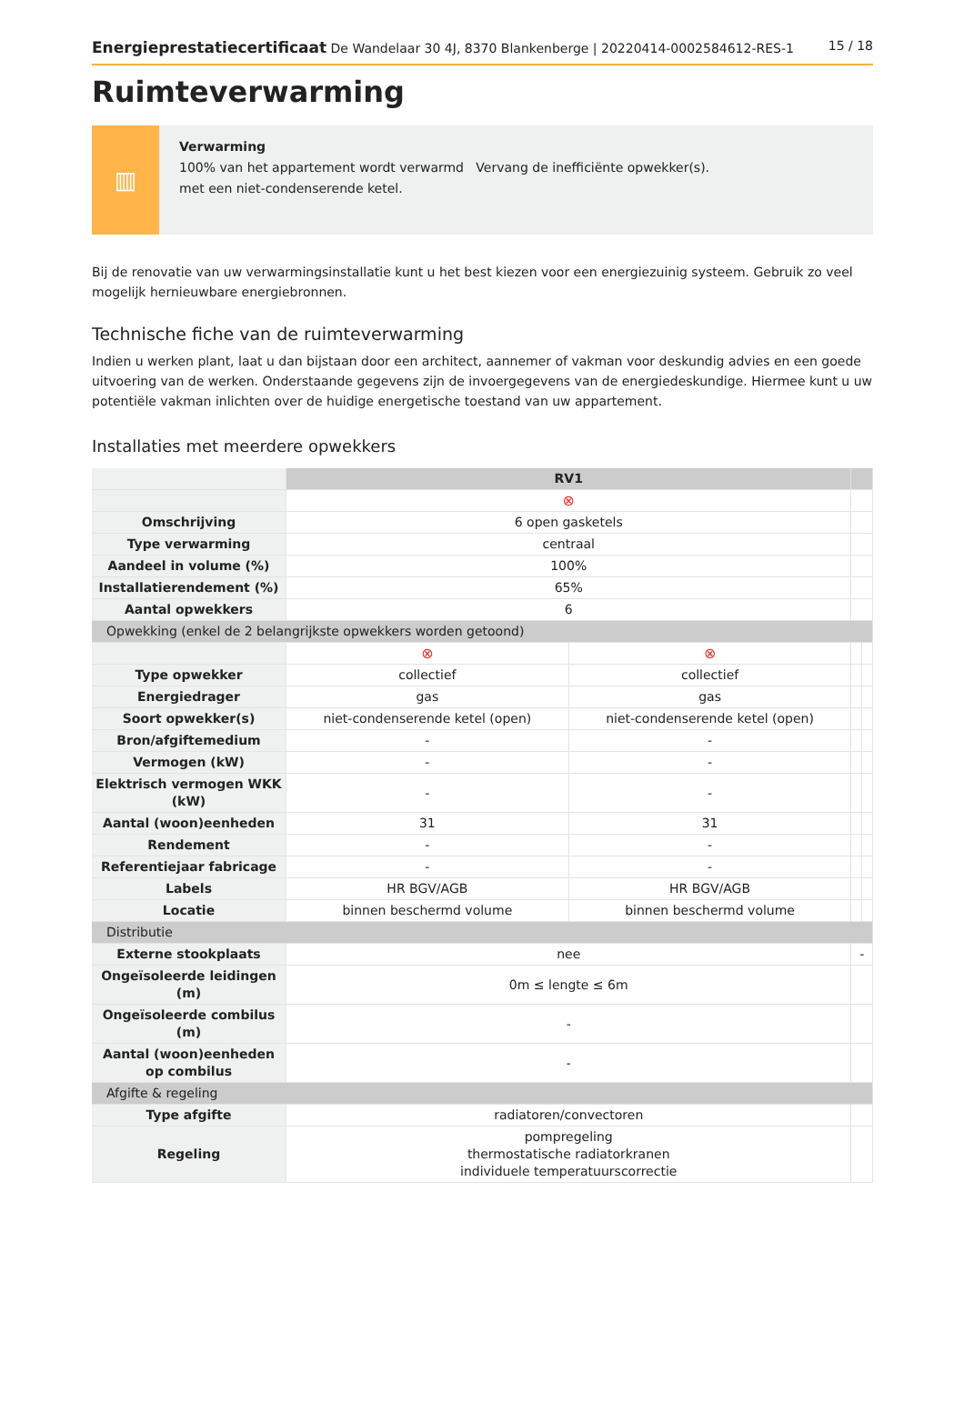Energieprestatiecertificaat De Wandelaar 30 4J, 8370 Blankenberge | 20220414-0002584612-RES-1 15 / 18
Ruimteverwarming
▥
Verwarming
100% van het appartement wordt verwarmd Vervang de inefficiënte opwekker(s).
met een niet-condenserende ketel.
Bij de renovatie van uw verwarmingsinstallatie kunt u het best kiezen voor een energiezuinig systeem. Gebruik zo veel mogelijk hernieuwbare energiebronnen.
Technische fiche van de ruimteverwarming
Indien u werken plant, laat u dan bijstaan door een architect, aannemer of vakman voor deskundig advies en een goede uitvoering van de werken. Onderstaande gegevens zijn de invoergegevens van de energiedeskundige. Hiermee kunt u uw potentiële vakman inlichten over de huidige energetische toestand van uw appartement.
Installaties met meerdere opwekkers
| | RV1 | | | |
| | ⊗ | | | |
| Omschrijving | 6 open gasketels | | | |
| Type verwarming | centraal | | | |
| Aandeel in volume (%) | 100% | | | |
| Installatierendement (%) | 65% | | | |
| Aantal opwekkers | 6 | | | |
| Opwekking (enkel de 2 belangrijkste opwekkers worden getoond) | | | | |
| | ⊗ | ⊗ | | |
| Type opwekker | collectief | collectief | | |
| Energiedrager | gas | gas | | |
| Soort opwekker(s) | niet-condenserende ketel (open) | niet-condenserende ketel (open) | | |
| Bron/afgiftemedium | - | - | | |
| Vermogen (kW) | - | - | | |
| Elektrisch vermogen WKK (kW) | - | - | | |
| Aantal (woon)eenheden | 31 | 31 | | |
| Rendement | - | - | | |
| Referentiejaar fabricage | - | - | | |
| Labels | HR BGV/AGB | HR BGV/AGB | | |
| Locatie | binnen beschermd volume | binnen beschermd volume | | |
| Distributie | | | | |
| Externe stookplaats | nee | | - | |
| Ongeïsoleerde leidingen (m) | 0m ≤ lengte ≤ 6m | | | |
| Ongeïsoleerde combilus (m) | - | | | |
| Aantal (woon)eenheden op combilus | - | | | |
| Afgifte & regeling | | | | |
| Type afgifte | radiatoren/convectoren | | | |
| Regeling | pompregeling thermostatische radiatorkranen individuele temperatuurscorrectie | | | |